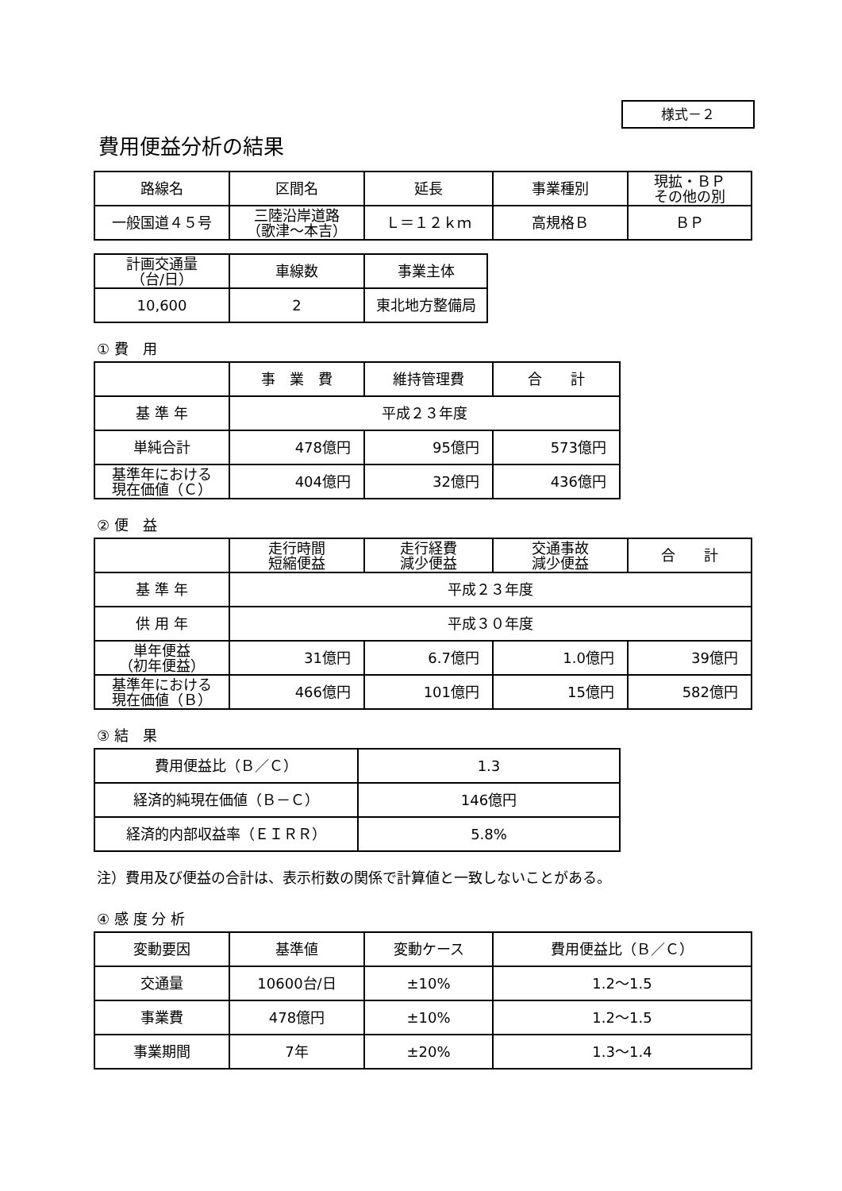様式－２
費用便益分析の結果
| 路線名 | 区間名 | 延長 | 事業種別 | 現拡・ＢＰ その他の別 |
| --- | --- | --- | --- | --- |
| 一般国道４５号 | 三陸沿岸道路 （歌津～本吉） | Ｌ＝１２ｋｍ | 高規格Ｂ | ＢＰ |
| 計画交通量 （台/日） | 車線数 | 事業主体 |
| --- | --- | --- |
| 10,600 | 2 | 東北地方整備局 |
① 費　用
| | 事 業 費 | 維持管理費 | 合 計 |
| --- | --- | --- | --- |
| 基 準 年 | 平成２３年度 | | |
| 単純合計 | 478億円 | 95億円 | 573億円 |
| 基準年における 現在価値（Ｃ） | 404億円 | 32億円 | 436億円 |
② 便　益
| | 走行時間 短縮便益 | 走行経費 減少便益 | 交通事故 減少便益 | 合 計 |
| --- | --- | --- | --- | --- |
| 基 準 年 | 平成２３年度 | | | |
| 供 用 年 | 平成３０年度 | | | |
| 単年便益 （初年便益） | 31億円 | 6.7億円 | 1.0億円 | 39億円 |
| 基準年における 現在価値（Ｂ） | 466億円 | 101億円 | 15億円 | 582億円 |
③ 結　果
| 費用便益比（Ｂ／Ｃ） | 1.3 |
| 経済的純現在価値（Ｂ－Ｃ） | 146億円 |
| 経済的内部収益率（ＥＩＲＲ） | 5.8% |
注）費用及び便益の合計は、表示桁数の関係で計算値と一致しないことがある。
④ 感 度 分 析
| 変動要因 | 基準値 | 変動ケース | 費用便益比（Ｂ／Ｃ） |
| --- | --- | --- | --- |
| 交通量 | 10600台/日 | ±10% | 1.2～1.5 |
| 事業費 | 478億円 | ±10% | 1.2～1.5 |
| 事業期間 | 7年 | ±20% | 1.3～1.4 |